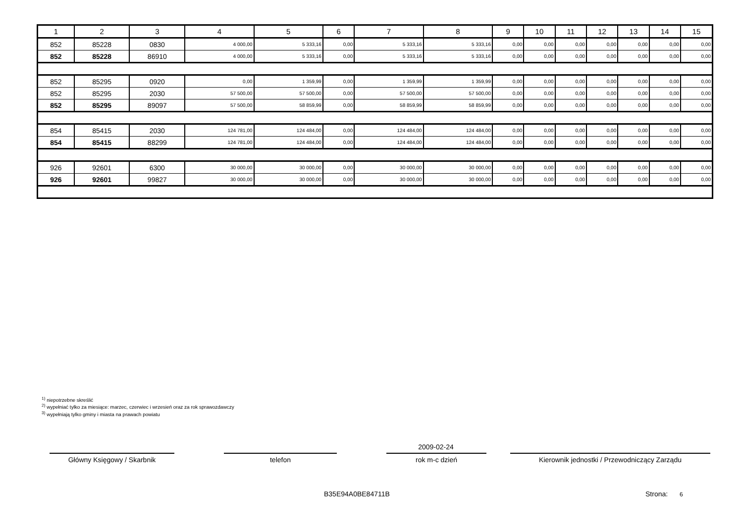| 1 | 2 | 3 | 4 | 5 | 6 | 7 | 8 | 9 | 10 | 11 | 12 | 13 | 14 | 15 |
| --- | --- | --- | --- | --- | --- | --- | --- | --- | --- | --- | --- | --- | --- | --- |
| 852 | 85228 | 0830 | 4 000,00 | 5 333,16 | 0,00 | 5 333,16 | 5 333,16 | 0,00 | 0,00 | 0,00 | 0,00 | 0,00 | 0,00 | 0,00 |
| 852 | 85228 | 86910 | 4 000,00 | 5 333,16 | 0,00 | 5 333,16 | 5 333,16 | 0,00 | 0,00 | 0,00 | 0,00 | 0,00 | 0,00 | 0,00 |
| 852 | 85295 | 0920 | 0,00 | 1 359,99 | 0,00 | 1 359,99 | 1 359,99 | 0,00 | 0,00 | 0,00 | 0,00 | 0,00 | 0,00 | 0,00 |
| 852 | 85295 | 2030 | 57 500,00 | 57 500,00 | 0,00 | 57 500,00 | 57 500,00 | 0,00 | 0,00 | 0,00 | 0,00 | 0,00 | 0,00 | 0,00 |
| 852 | 85295 | 89097 | 57 500,00 | 58 859,99 | 0,00 | 58 859,99 | 58 859,99 | 0,00 | 0,00 | 0,00 | 0,00 | 0,00 | 0,00 | 0,00 |
| 854 | 85415 | 2030 | 124 781,00 | 124 484,00 | 0,00 | 124 484,00 | 124 484,00 | 0,00 | 0,00 | 0,00 | 0,00 | 0,00 | 0,00 | 0,00 |
| 854 | 85415 | 88299 | 124 781,00 | 124 484,00 | 0,00 | 124 484,00 | 124 484,00 | 0,00 | 0,00 | 0,00 | 0,00 | 0,00 | 0,00 | 0,00 |
| 926 | 92601 | 6300 | 30 000,00 | 30 000,00 | 0,00 | 30 000,00 | 30 000,00 | 0,00 | 0,00 | 0,00 | 0,00 | 0,00 | 0,00 | 0,00 |
| 926 | 92601 | 99827 | 30 000,00 | 30 000,00 | 0,00 | 30 000,00 | 30 000,00 | 0,00 | 0,00 | 0,00 | 0,00 | 0,00 | 0,00 | 0,00 |
<sup>1)</sup> niepotrzebne skreślić
<sup>2)</sup> wypełniać tylko za miesiące: marzec, czerwiec i wrzesień oraz za rok sprawozdawczy
<sup>3)</sup> wypełniają tylko gminy i miasta na prawach powiatu
2009-02-24
Główny Księgowy / Skarbnik telefon rok m-c dzień Kierownik jednostki / Przewodniczący Zarządu
B35E94A0BE84711B Strona: 6